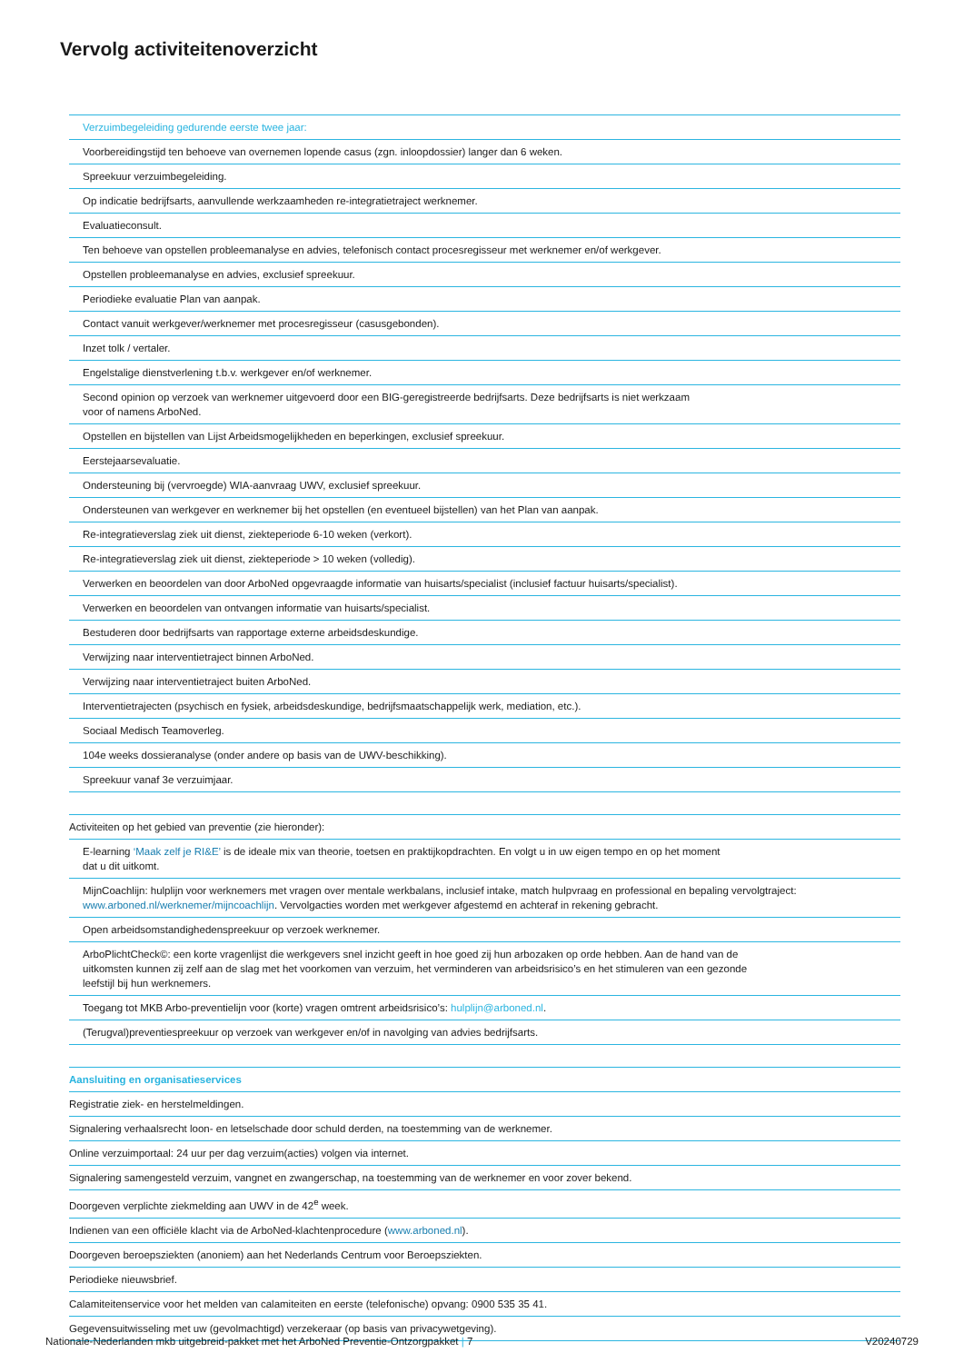Vervolg activiteitenoverzicht
| Verzuimbegeleiding gedurende eerste twee jaar: |
| Voorbereidingstijd ten behoeve van overnemen lopende casus (zgn. inloopdossier) langer dan 6 weken. |
| Spreekuur verzuimbegeleiding. |
| Op indicatie bedrijfsarts, aanvullende werkzaamheden re-integratietraject werknemer. |
| Evaluatieconsult. |
| Ten behoeve van opstellen probleemanalyse en advies, telefonisch contact procesregisseur met werknemer en/of werkgever. |
| Opstellen probleemanalyse en advies, exclusief spreekuur. |
| Periodieke evaluatie Plan van aanpak. |
| Contact vanuit werkgever/werknemer met procesregisseur (casusgebonden). |
| Inzet tolk / vertaler. |
| Engelstalige dienstverlening t.b.v. werkgever en/of werknemer. |
| Second opinion op verzoek van werknemer uitgevoerd door een BIG-geregistreerde bedrijfsarts. Deze bedrijfsarts is niet werkzaam voor of namens ArboNed. |
| Opstellen en bijstellen van Lijst Arbeidsmogelijkheden en beperkingen, exclusief spreekuur. |
| Eerstejaarsevaluatie. |
| Ondersteuning bij (vervroegde) WIA-aanvraag UWV, exclusief spreekuur. |
| Ondersteunen van werkgever en werknemer bij het opstellen (en eventueel bijstellen) van het Plan van aanpak. |
| Re-integratieverslag ziek uit dienst, ziekteperiode 6-10 weken (verkort). |
| Re-integratieverslag ziek uit dienst, ziekteperiode > 10 weken (volledig). |
| Verwerken en beoordelen van door ArboNed opgevraagde informatie van huisarts/specialist (inclusief factuur huisarts/specialist). |
| Verwerken en beoordelen van ontvangen informatie van huisarts/specialist. |
| Bestuderen door bedrijfsarts van rapportage externe arbeidsdeskundige. |
| Verwijzing naar interventietraject binnen ArboNed. |
| Verwijzing naar interventietraject buiten ArboNed. |
| Interventietrajecten (psychisch en fysiek, arbeidsdeskundige, bedrijfsmaatschappelijk werk, mediation, etc.). |
| Sociaal Medisch Teamoverleg. |
| 104e weeks dossieranalyse (onder andere op basis van de UWV-beschikking). |
| Spreekuur vanaf 3e verzuimjaar. |
| Activiteiten op het gebied van preventie (zie hieronder): |
| E-learning ‘Maak zelf je RI&E’ is de ideale mix van theorie, toetsen en praktijkopdrachten. En volgt u in uw eigen tempo en op het moment dat u dit uitkomt. |
| MijnCoachlijn: hulplijn voor werknemers met vragen over mentale werkbalans, inclusief intake, match hulpvraag en professional en bepaling vervolgtraject: www.arboned.nl/werknemer/mijncoachlijn . Vervolgacties worden met werkgever afgestemd en achteraf in rekening gebracht. |
| Open arbeidsomstandighedenspreekuur op verzoek werknemer. |
| ArboPlichtCheck©: een korte vragenlijst die werkgevers snel inzicht geeft in hoe goed zij hun arbozaken op orde hebben. Aan de hand van de uitkomsten kunnen zij zelf aan de slag met het voorkomen van verzuim, het verminderen van arbeidsrisico’s en het stimuleren van een gezonde leefstijl bij hun werknemers. |
| Toegang tot MKB Arbo-preventielijn voor (korte) vragen omtrent arbeidsrisico’s: hulplijn@arboned.nl . |
| (Terugval)preventiespreekuur op verzoek van werkgever en/of in navolging van advies bedrijfsarts. |
| Aansluiting en organisatieservices |
| Registratie ziek- en herstelmeldingen. |
| Signalering verhaalsrecht loon- en letselschade door schuld derden, na toestemming van de werknemer. |
| Online verzuimportaal: 24 uur per dag verzuim(acties) volgen via internet. |
| Signalering samengesteld verzuim, vangnet en zwangerschap, na toestemming van de werknemer en voor zover bekend. |
| Doorgeven verplichte ziekmelding aan UWV in de 42<sup>e</sup> week. |
| Indienen van een officiële klacht via de ArboNed-klachtenprocedure ( www.arboned.nl ). |
| Doorgeven beroepsziekten (anoniem) aan het Nederlands Centrum voor Beroepsziekten. |
| Periodieke nieuwsbrief. |
| Calamiteitenservice voor het melden van calamiteiten en eerste (telefonische) opvang: 0900 535 35 41. |
| Gegevensuitwisseling met uw (gevolmachtigd) verzekeraar (op basis van privacywetgeving). |
Nationale-Nederlanden mkb uitgebreid-pakket met het ArboNed Preventie-Ontzorgpakket | 7 V20240729